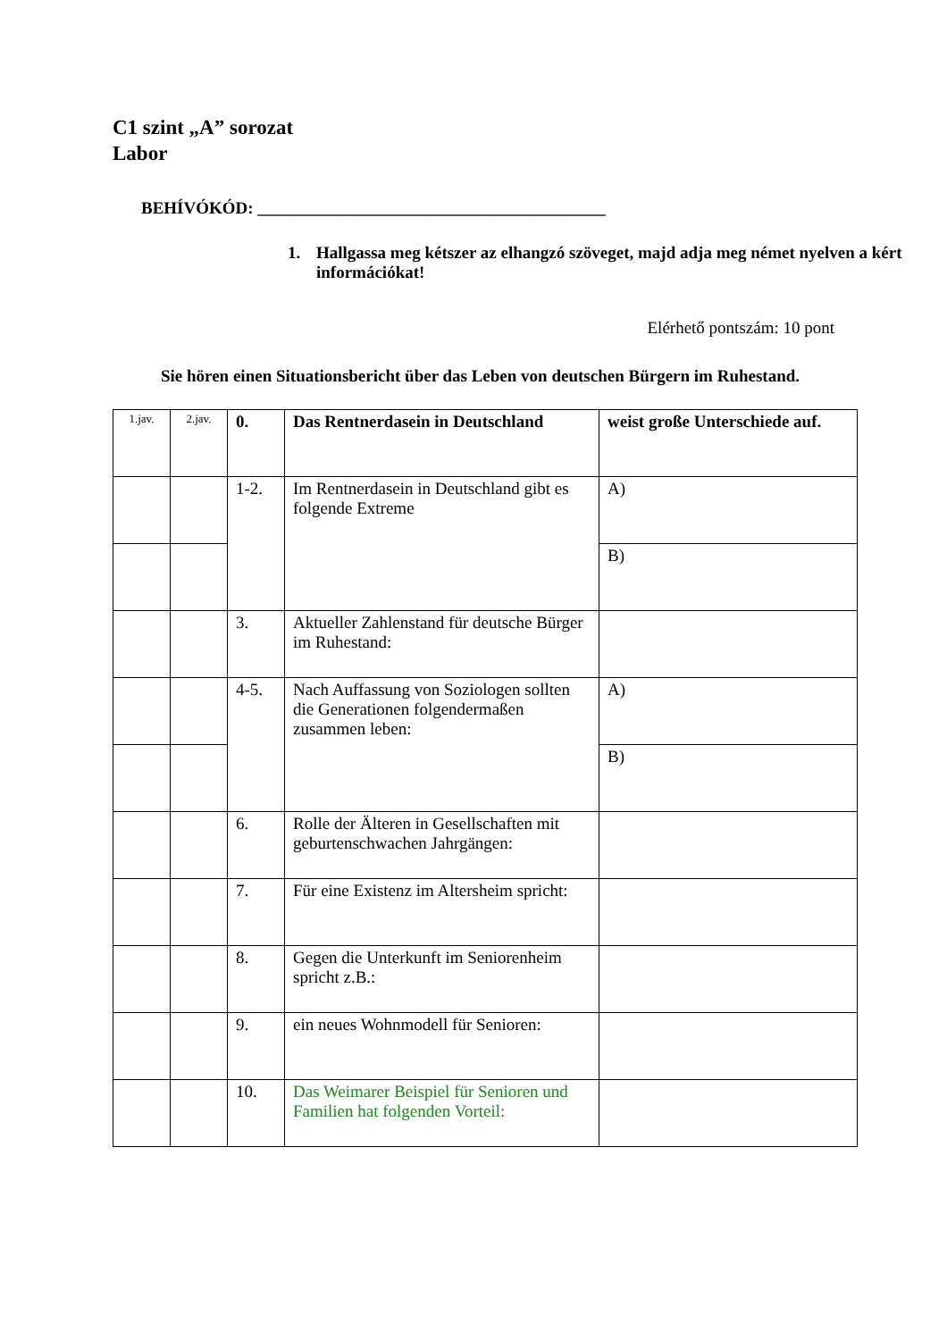C1 szint „A” sorozat
Labor
BEHÍVÓKÓD: _________________________________________
1. Hallgassa meg kétszer az elhangzó szöveget, majd adja meg német nyelven a kért információkat!
Elérhető pontszám: 10 pont
Sie hören einen Situationsbericht über das Leben von deutschen Bürgern im Ruhestand.
| 1.jav. | 2.jav. | 0. | Das Rentnerdasein in Deutschland | weist große Unterschiede auf. |
| | | 1-2. | Im Rentnerdasein in Deutschland gibt es folgende Extreme | A) |
| | | | | B) |
| | | 3. | Aktueller Zahlenstand für deutsche Bürger im Ruhestand: | |
| | | 4-5. | Nach Auffassung von Soziologen sollten die Generationen folgendermaßen zusammen leben: | A) |
| | | | | B) |
| | | 6. | Rolle der Älteren in Gesellschaften mit geburtenschwachen Jahrgängen: | |
| | | 7. | Für eine Existenz im Altersheim spricht: | |
| | | 8. | Gegen die Unterkunft im Seniorenheim spricht z.B.: | |
| | | 9. | ein neues Wohnmodell für Senioren: | |
| | | 10. | Das Weimarer Beispiel für Senioren und Familien hat folgenden Vorteil: | |